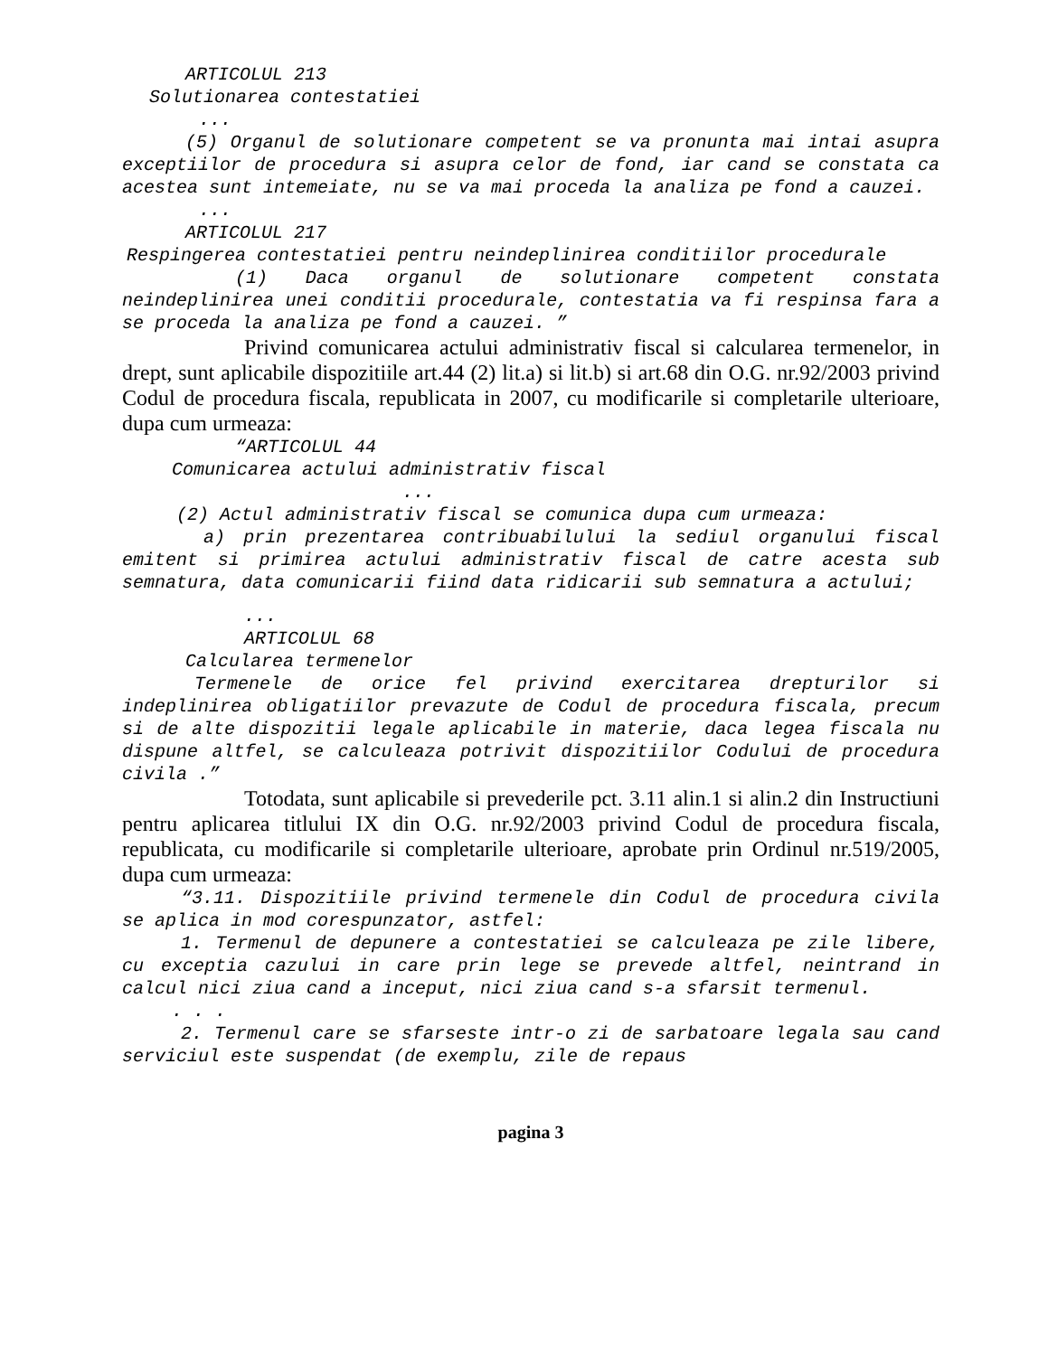ARTICOLUL 213
Solutionarea contestatiei
...
(5) Organul de solutionare competent se va pronunta mai intai asupra exceptiilor de procedura si asupra celor de fond, iar cand se constata ca acestea sunt intemeiate, nu se va mai proceda la analiza pe fond a cauzei.
...
ARTICOLUL 217
Respingerea contestatiei pentru neindeplinirea conditiilor procedurale
(1) Daca organul de solutionare competent constata neindeplinirea unei conditii procedurale, contestatia va fi respinsa fara a se proceda la analiza pe fond a cauzei. ”
Privind comunicarea actului administrativ fiscal si calcularea termenelor, in drept, sunt aplicabile dispozitiile art.44 (2) lit.a) si lit.b) si art.68 din O.G. nr.92/2003 privind Codul de procedura fiscala, republicata in 2007, cu modificarile si completarile ulterioare, dupa cum urmeaza:
“ARTICOLUL 44
Comunicarea actului administrativ fiscal
...
(2) Actul administrativ fiscal se comunica dupa cum urmeaza:
a) prin prezentarea contribuabilului la sediul organului fiscal emitent si primirea actului administrativ fiscal de catre acesta sub semnatura, data comunicarii fiind data ridicarii sub semnatura a actului;
...
ARTICOLUL 68
Calcularea termenelor
Termenele de orice fel privind exercitarea drepturilor si indeplinirea obligatiilor prevazute de Codul de procedura fiscala, precum si de alte dispozitii legale aplicabile in materie, daca legea fiscala nu dispune altfel, se calculeaza potrivit dispozitiilor Codului de procedura civila .”
Totodata, sunt aplicabile si prevederile pct. 3.11 alin.1 si alin.2 din Instructiuni pentru aplicarea titlului IX din O.G. nr.92/2003 privind Codul de procedura fiscala, republicata, cu modificarile si completarile ulterioare, aprobate prin Ordinul nr.519/2005, dupa cum urmeaza:
“3.11. Dispozitiile privind termenele din Codul de procedura civila se aplica in mod corespunzator, astfel:
1. Termenul de depunere a contestatiei se calculeaza pe zile libere, cu exceptia cazului in care prin lege se prevede altfel, neintrand in calcul nici ziua cand a inceput, nici ziua cand s-a sfarsit termenul.
. . .
2. Termenul care se sfarseste intr-o zi de sarbatoare legala sau cand serviciul este suspendat (de exemplu, zile de repaus
pagina 3